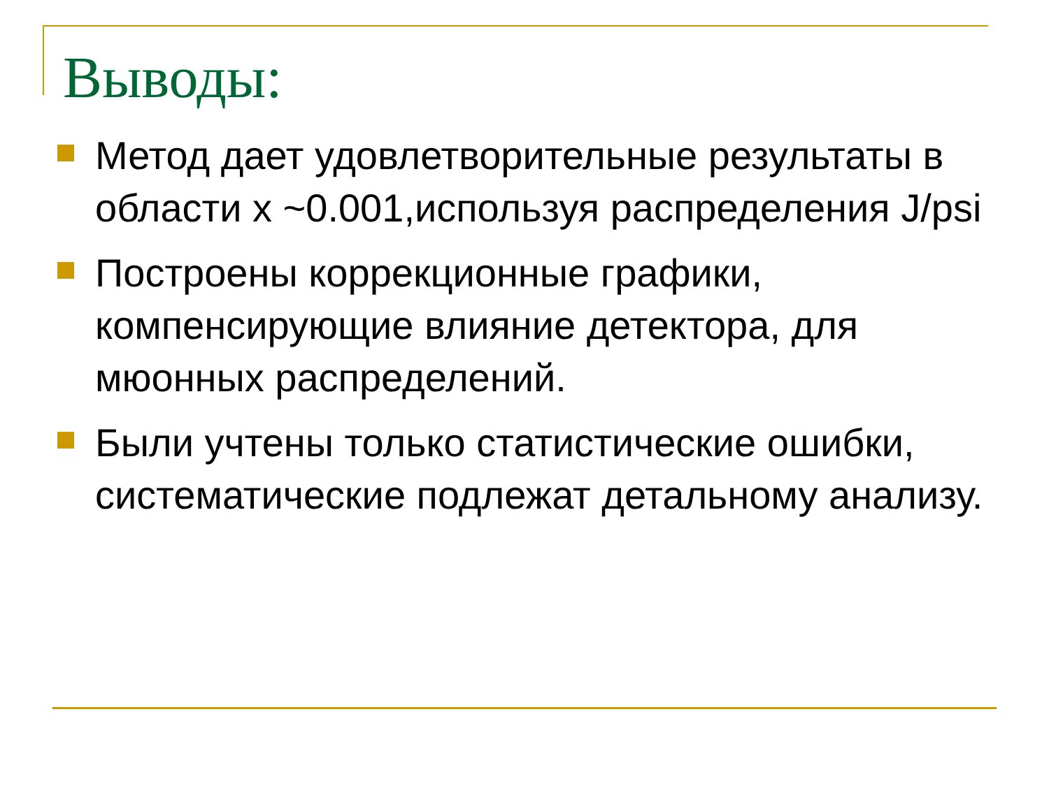Выводы:
Метод дает удовлетворительные результаты в области x ~0.001,используя распределения J/psi
Построены коррекционные графики, компенсирующие влияние детектора, для мюонных распределений.
Были учтены только статистические ошибки, систематические подлежат детальному анализу.